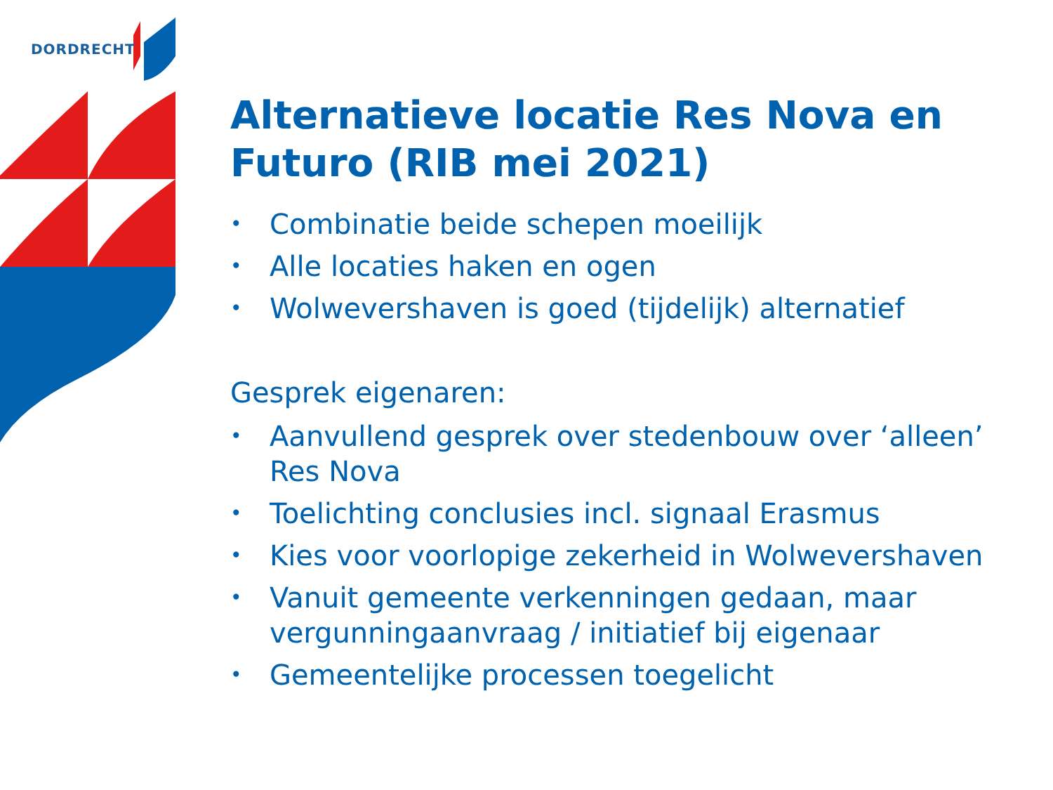DORDRECHT
Alternatieve locatie Res Nova en Futuro (RIB mei 2021)
• Combinatie beide schepen moeilijk
• Alle locaties haken en ogen
• Wolwevershaven is goed (tijdelijk) alternatief
Gesprek eigenaren:
• Aanvullend gesprek over stedenbouw over ‘alleen’ Res Nova
• Toelichting conclusies incl. signaal Erasmus
• Kies voor voorlopige zekerheid in Wolwevershaven
• Vanuit gemeente verkenningen gedaan, maar vergunningaanvraag / initiatief bij eigenaar
• Gemeentelijke processen toegelicht